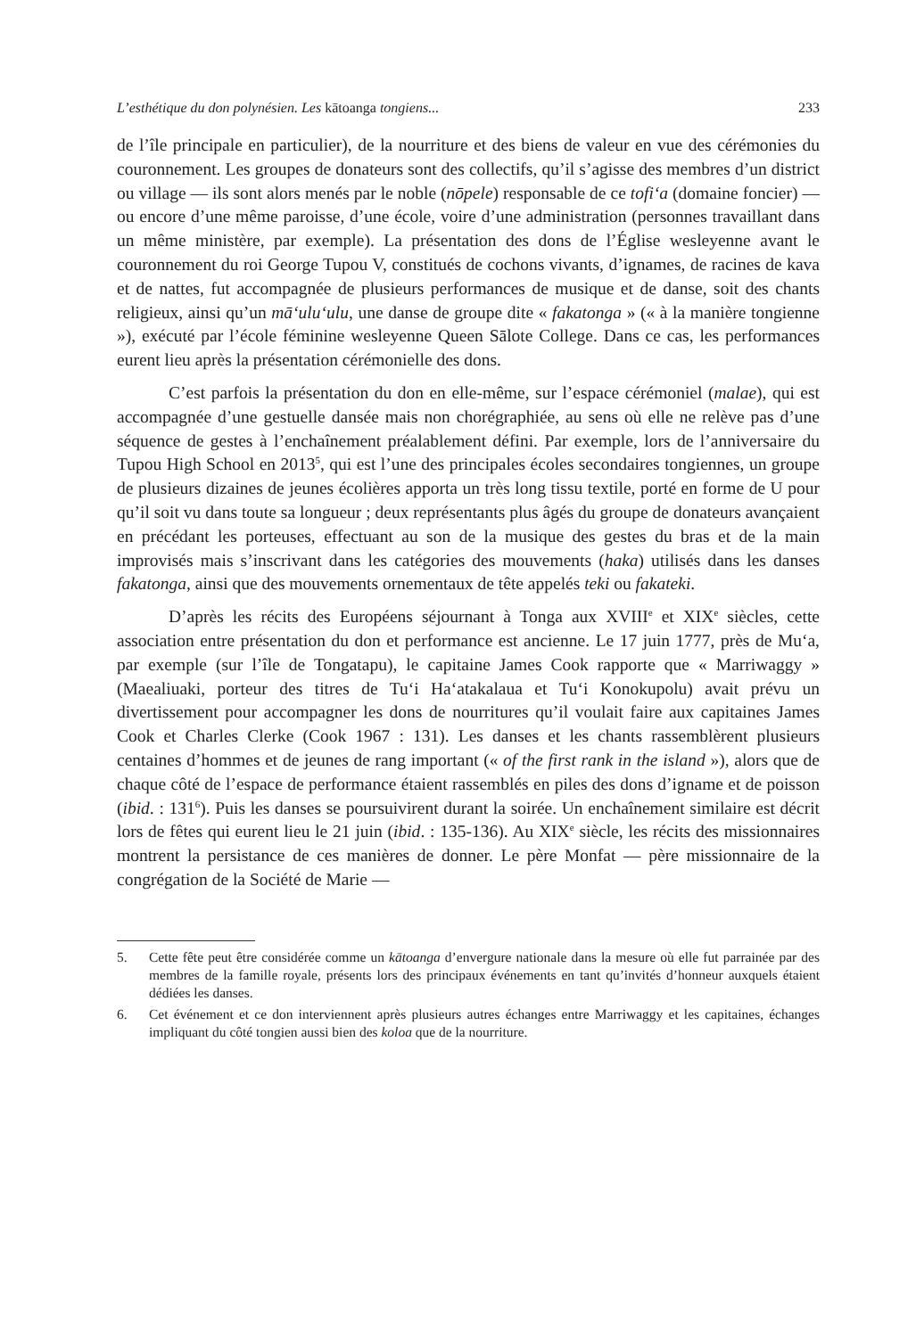L’esthétique du don polynésien. Les kātoanga tongiens... 233
de l’île principale en particulier), de la nourriture et des biens de valeur en vue des cérémonies du couronnement. Les groupes de donateurs sont des collectifs, qu’il s’agisse des membres d’un district ou village — ils sont alors menés par le noble (nōpele) responsable de ce tofi‘a (domaine foncier) — ou encore d’une même paroisse, d’une école, voire d’une administration (personnes travaillant dans un même ministère, par exemple). La présentation des dons de l’Église wesleyenne avant le couronnement du roi George Tupou V, constitués de cochons vivants, d’ignames, de racines de kava et de nattes, fut accompagnée de plusieurs performances de musique et de danse, soit des chants religieux, ainsi qu’un mā‘ulu‘ulu, une danse de groupe dite « fakatonga » (« à la manière tongienne »), exécuté par l’école féminine wesleyenne Queen Sālote College. Dans ce cas, les performances eurent lieu après la présentation cérémonielle des dons.
C’est parfois la présentation du don en elle-même, sur l’espace cérémoniel (malae), qui est accompagnée d’une gestuelle dansée mais non chorégraphiée, au sens où elle ne relève pas d’une séquence de gestes à l’enchaînement préalablement défini. Par exemple, lors de l’anniversaire du Tupou High School en 2013<sup>5</sup>, qui est l’une des principales écoles secondaires tongiennes, un groupe de plusieurs dizaines de jeunes écolières apporta un très long tissu textile, porté en forme de U pour qu’il soit vu dans toute sa longueur ; deux représentants plus âgés du groupe de donateurs avançaient en précédant les porteuses, effectuant au son de la musique des gestes du bras et de la main improvisés mais s’inscrivant dans les catégories des mouvements (haka) utilisés dans les danses fakatonga, ainsi que des mouvements ornementaux de tête appelés teki ou fakateki.
D’après les récits des Européens séjournant à Tonga aux XVIII<sup>e</sup> et XIX<sup>e</sup> siècles, cette association entre présentation du don et performance est ancienne. Le 17 juin 1777, près de Mu‘a, par exemple (sur l’île de Tongatapu), le capitaine James Cook rapporte que « Marriwaggy » (Maealiuaki, porteur des titres de Tu‘i Ha‘atakalaua et Tu‘i Konokupolu) avait prévu un divertissement pour accompagner les dons de nourritures qu’il voulait faire aux capitaines James Cook et Charles Clerke (Cook 1967 : 131). Les danses et les chants rassemblèrent plusieurs centaines d’hommes et de jeunes de rang important (« of the first rank in the island »), alors que de chaque côté de l’espace de performance étaient rassemblés en piles des dons d’igname et de poisson (ibid. : 131<sup>6</sup>). Puis les danses se poursuivirent durant la soirée. Un enchaînement similaire est décrit lors de fêtes qui eurent lieu le 21 juin (ibid. : 135-136). Au XIX<sup>e</sup> siècle, les récits des missionnaires montrent la persistance de ces manières de donner. Le père Monfat — père missionnaire de la congrégation de la Société de Marie —
5. Cette fête peut être considérée comme un kātoanga d’envergure nationale dans la mesure où elle fut parrainée par des membres de la famille royale, présents lors des principaux événements en tant qu’invités d’honneur auxquels étaient dédiées les danses.
6. Cet événement et ce don interviennent après plusieurs autres échanges entre Marriwaggy et les capitaines, échanges impliquant du côté tongien aussi bien des koloa que de la nourriture.